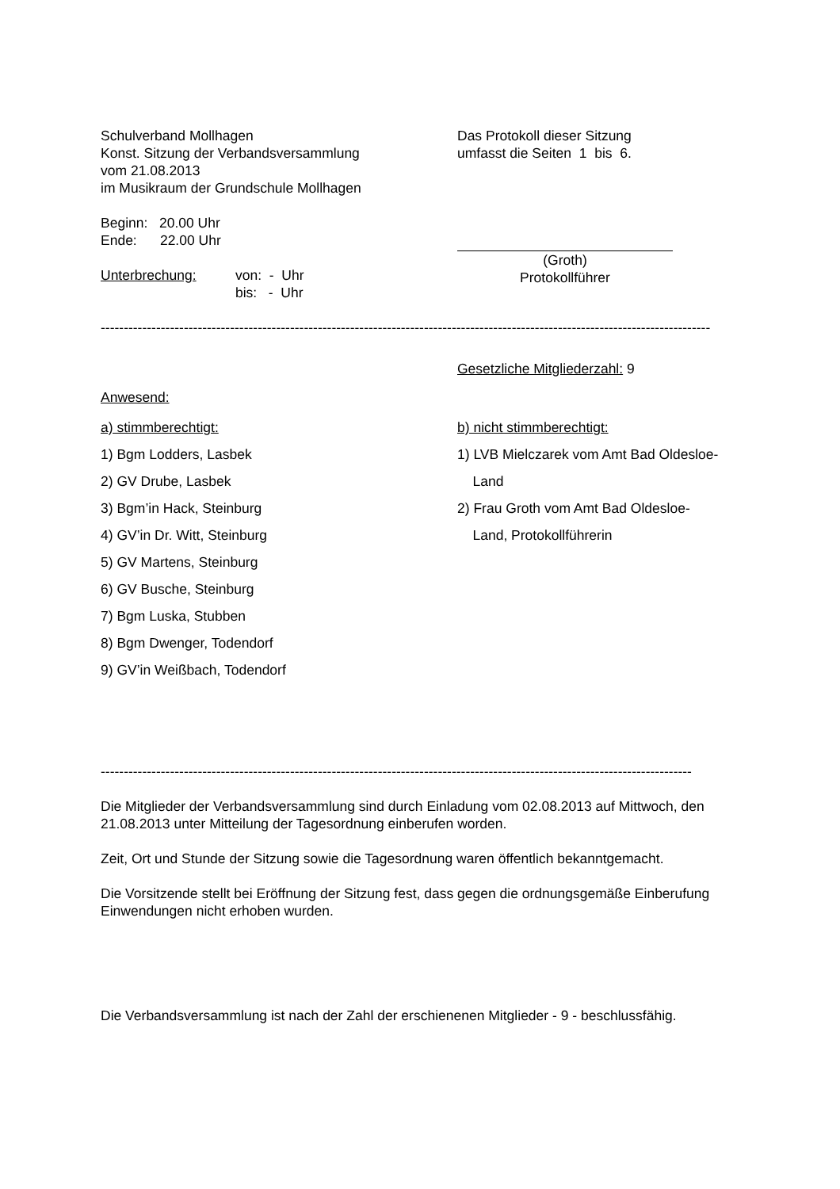Schulverband Mollhagen
Konst. Sitzung der Verbandsversammlung
vom 21.08.2013
im Musikraum der Grundschule Mollhagen
Beginn: 20.00 Uhr
Ende: 22.00 Uhr
Unterbrechung: von: - Uhr
bis: - Uhr
Das Protokoll dieser Sitzung
umfasst die Seiten 1 bis 6.
(Groth)
Protokollführer
------------------------------------------------------------------------------------------------------------------------------------
Gesetzliche Mitgliederzahl: 9
Anwesend:
a) stimmberechtigt:
1) Bgm Lodders, Lasbek
2) GV Drube, Lasbek
3) Bgm’in Hack, Steinburg
4) GV’in Dr. Witt, Steinburg
5) GV Martens, Steinburg
6) GV Busche, Steinburg
7) Bgm Luska, Stubben
8) Bgm Dwenger, Todendorf
9) GV’in Weißbach, Todendorf
b) nicht stimmberechtigt:
1) LVB Mielczarek vom Amt Bad Oldesloe-
Land
2) Frau Groth vom Amt Bad Oldesloe-
Land, Protokollführerin
--------------------------------------------------------------------------------------------------------------------------------
Die Mitglieder der Verbandsversammlung sind durch Einladung vom 02.08.2013 auf Mittwoch, den 21.08.2013 unter Mitteilung der Tagesordnung einberufen worden.
Zeit, Ort und Stunde der Sitzung sowie die Tagesordnung waren öffentlich bekanntgemacht.
Die Vorsitzende stellt bei Eröffnung der Sitzung fest, dass gegen die ordnungsgemäße Einberufung Einwendungen nicht erhoben wurden.
Die Verbandsversammlung ist nach der Zahl der erschienenen Mitglieder - 9 - beschlussfähig.